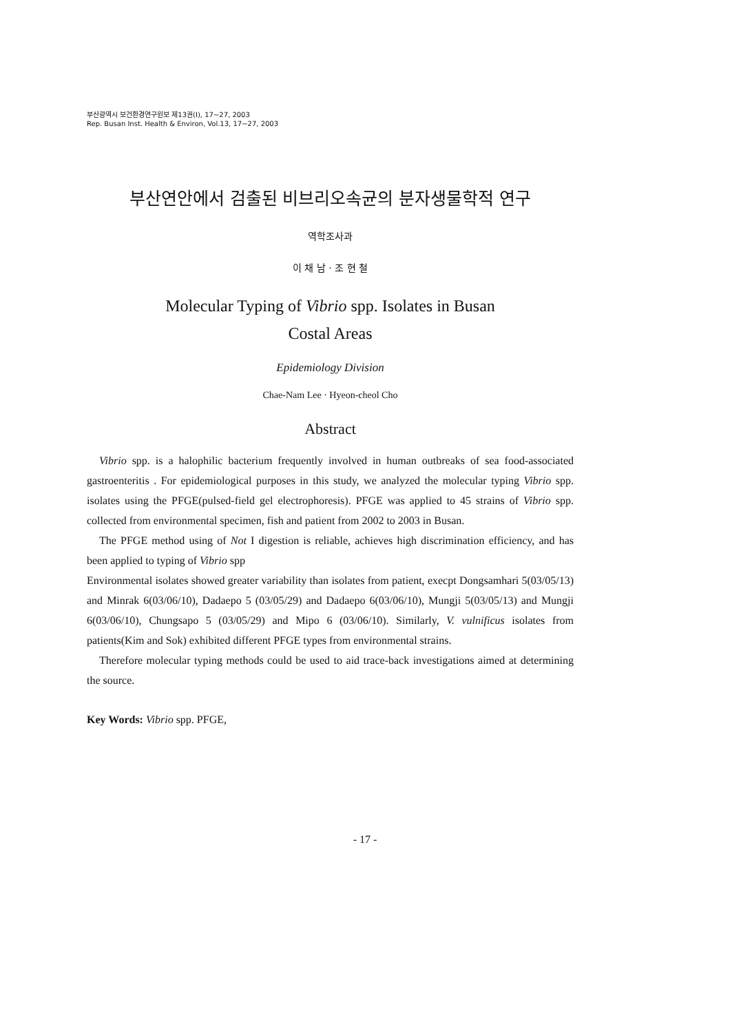부산광역시 보건환경연구원보 제13권(Ⅰ), 17~27, 2003
Rep. Busan Inst. Health & Environ, Vol.13, 17~27, 2003
부산연안에서 검출된 비브리오속균의 분자생물학적 연구
역학조사과
이 채 남 · 조 현 철
Molecular Typing of Vibrio spp. Isolates in Busan
Costal Areas
Epidemiology Division
Chae-Nam Lee · Hyeon-cheol Cho
Abstract
Vibrio spp. is a halophilic bacterium frequently involved in human outbreaks of sea food-associated gastroenteritis . For epidemiological purposes in this study, we analyzed the molecular typing Vibrio spp. isolates using the PFGE(pulsed-field gel electrophoresis). PFGE was applied to 45 strains of Vibrio spp. collected from environmental specimen, fish and patient from 2002 to 2003 in Busan.
The PFGE method using of Not I digestion is reliable, achieves high discrimination efficiency, and has been applied to typing of Vibrio spp
Environmental isolates showed greater variability than isolates from patient, execpt Dongsamhari 5(03/05/13) and Minrak 6(03/06/10), Dadaepo 5 (03/05/29) and Dadaepo 6(03/06/10), Mungji 5(03/05/13) and Mungji 6(03/06/10), Chungsapo 5 (03/05/29) and Mipo 6 (03/06/10). Similarly, V. vulnificus isolates from patients(Kim and Sok) exhibited different PFGE types from environmental strains.
Therefore molecular typing methods could be used to aid trace-back investigations aimed at determining the source.
Key Words: Vibrio spp. PFGE,
- 17 -